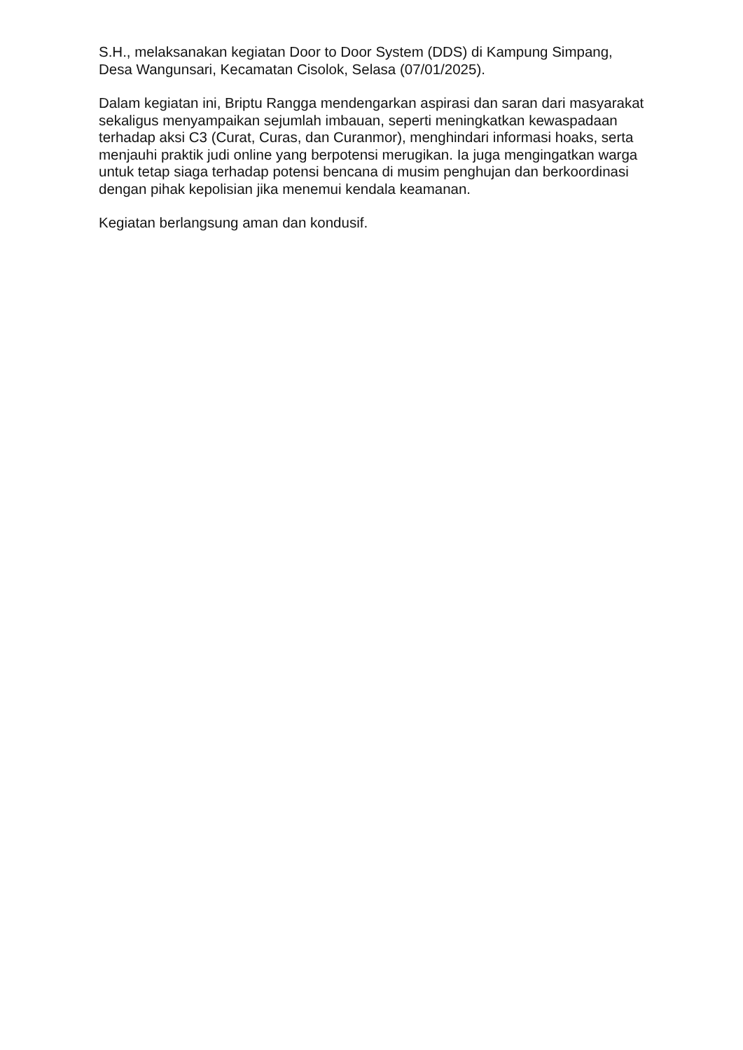S.H., melaksanakan kegiatan Door to Door System (DDS) di Kampung Simpang, Desa Wangunsari, Kecamatan Cisolok, Selasa (07/01/2025).
Dalam kegiatan ini, Briptu Rangga mendengarkan aspirasi dan saran dari masyarakat sekaligus menyampaikan sejumlah imbauan, seperti meningkatkan kewaspadaan terhadap aksi C3 (Curat, Curas, dan Curanmor), menghindari informasi hoaks, serta menjauhi praktik judi online yang berpotensi merugikan. Ia juga mengingatkan warga untuk tetap siaga terhadap potensi bencana di musim penghujan dan berkoordinasi dengan pihak kepolisian jika menemui kendala keamanan.
Kegiatan berlangsung aman dan kondusif.